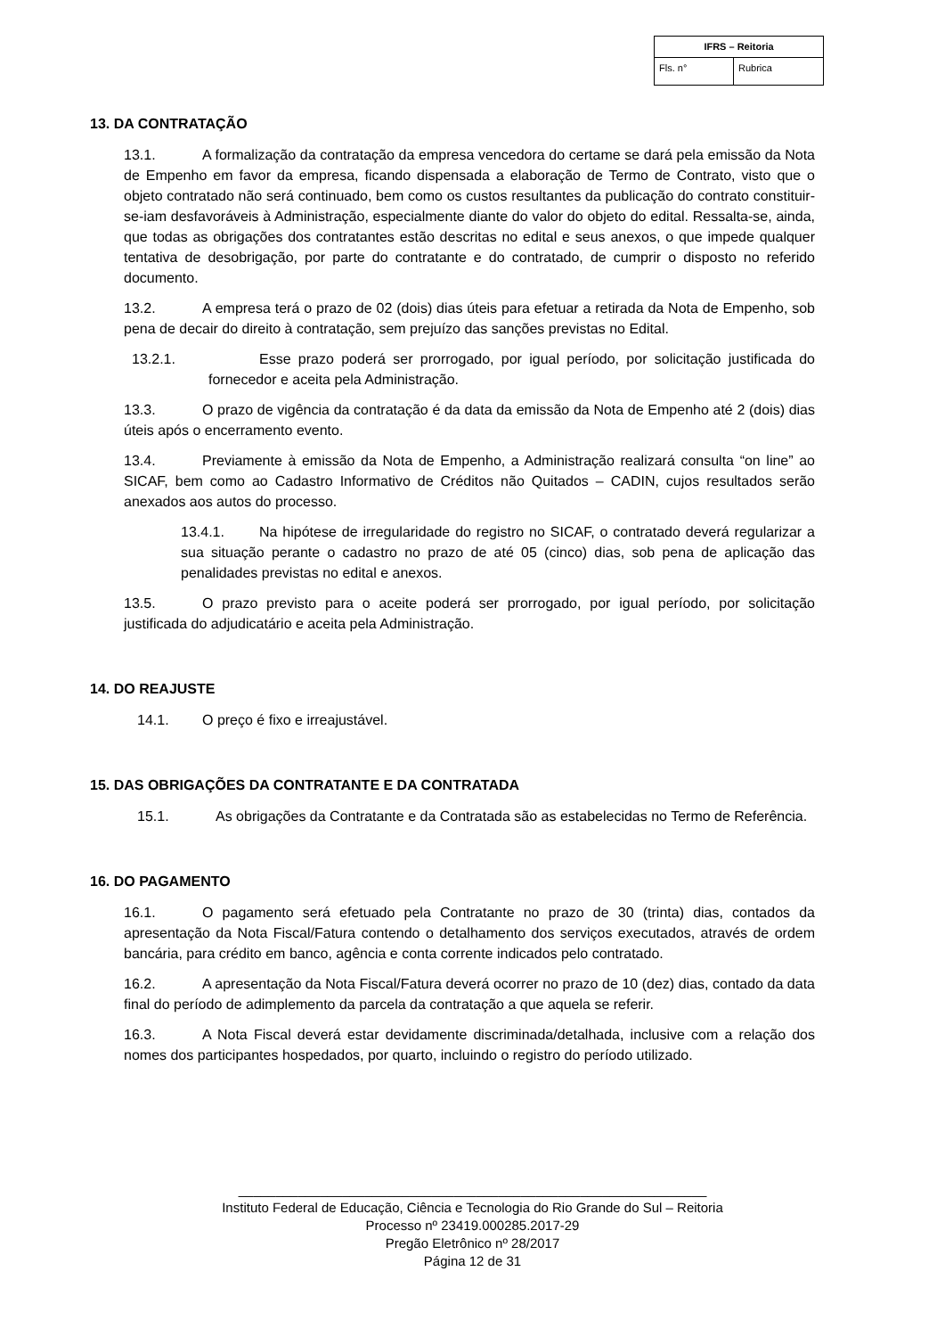| IFRS – Reitoria | |
| --- | --- |
| Fls. n° | Rubrica |
13. DA CONTRATAÇÃO
13.1. A formalização da contratação da empresa vencedora do certame se dará pela emissão da Nota de Empenho em favor da empresa, ficando dispensada a elaboração de Termo de Contrato, visto que o objeto contratado não será continuado, bem como os custos resultantes da publicação do contrato constituir-se-iam desfavoráveis à Administração, especialmente diante do valor do objeto do edital. Ressalta-se, ainda, que todas as obrigações dos contratantes estão descritas no edital e seus anexos, o que impede qualquer tentativa de desobrigação, por parte do contratante e do contratado, de cumprir o disposto no referido documento.
13.2. A empresa terá o prazo de 02 (dois) dias úteis para efetuar a retirada da Nota de Empenho, sob pena de decair do direito à contratação, sem prejuízo das sanções previstas no Edital.
13.2.1. Esse prazo poderá ser prorrogado, por igual período, por solicitação justificada do fornecedor e aceita pela Administração.
13.3. O prazo de vigência da contratação é da data da emissão da Nota de Empenho até 2 (dois) dias úteis após o encerramento evento.
13.4. Previamente à emissão da Nota de Empenho, a Administração realizará consulta “on line” ao SICAF, bem como ao Cadastro Informativo de Créditos não Quitados – CADIN, cujos resultados serão anexados aos autos do processo.
13.4.1. Na hipótese de irregularidade do registro no SICAF, o contratado deverá regularizar a sua situação perante o cadastro no prazo de até 05 (cinco) dias, sob pena de aplicação das penalidades previstas no edital e anexos.
13.5. O prazo previsto para o aceite poderá ser prorrogado, por igual período, por solicitação justificada do adjudicatário e aceita pela Administração.
14. DO REAJUSTE
14.1. O preço é fixo e irreajustável.
15. DAS OBRIGAÇÕES DA CONTRATANTE E DA CONTRATADA
15.1. As obrigações da Contratante e da Contratada são as estabelecidas no Termo de Referência.
16. DO PAGAMENTO
16.1. O pagamento será efetuado pela Contratante no prazo de 30 (trinta) dias, contados da apresentação da Nota Fiscal/Fatura contendo o detalhamento dos serviços executados, através de ordem bancária, para crédito em banco, agência e conta corrente indicados pelo contratado.
16.2. A apresentação da Nota Fiscal/Fatura deverá ocorrer no prazo de 10 (dez) dias, contado da data final do período de adimplemento da parcela da contratação a que aquela se referir.
16.3. A Nota Fiscal deverá estar devidamente discriminada/detalhada, inclusive com a relação dos nomes dos participantes hospedados, por quarto, incluindo o registro do período utilizado.
_______________________________________________________________
Instituto Federal de Educação, Ciência e Tecnologia do Rio Grande do Sul – Reitoria
Processo nº 23419.000285.2017-29
Pregão Eletrônico nº 28/2017
Página 12 de 31